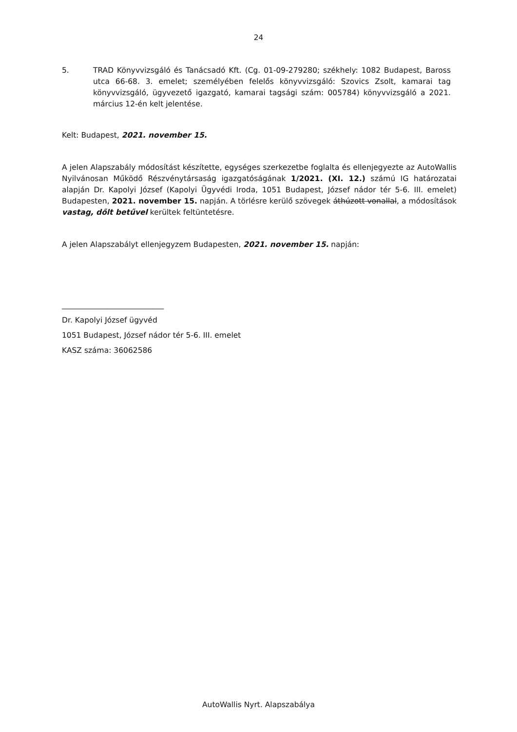24
5. TRAD Könyvvizsgáló és Tanácsadó Kft. (Cg. 01-09-279280; székhely: 1082 Budapest, Baross utca 66-68. 3. emelet; személyében felelős könyvvizsgáló: Szovics Zsolt, kamarai tag könyvvizsgáló, ügyvezető igazgató, kamarai tagsági szám: 005784) könyvvizsgáló a 2021. március 12-én kelt jelentése.
Kelt: Budapest, 2021. november 15.
A jelen Alapszabály módosítást készítette, egységes szerkezetbe foglalta és ellenjegyezte az AutoWallis Nyilvánosan Működő Részvénytársaság igazgatóságának 1/2021. (XI. 12.) számú IG határozatai alapján Dr. Kapolyi József (Kapolyi Ügyvédi Iroda, 1051 Budapest, József nádor tér 5-6. III. emelet) Budapesten, 2021. november 15. napján. A törlésre kerülő szövegek áthúzott vonallal, a módosítások vastag, dőlt betűvel kerültek feltüntetésre.
A jelen Alapszabályt ellenjegyzem Budapesten, 2021. november 15. napján:
___________________________
Dr. Kapolyi József ügyvéd
1051 Budapest, József nádor tér 5-6. III. emelet
KASZ száma: 36062586
AutoWallis Nyrt. Alapszabálya